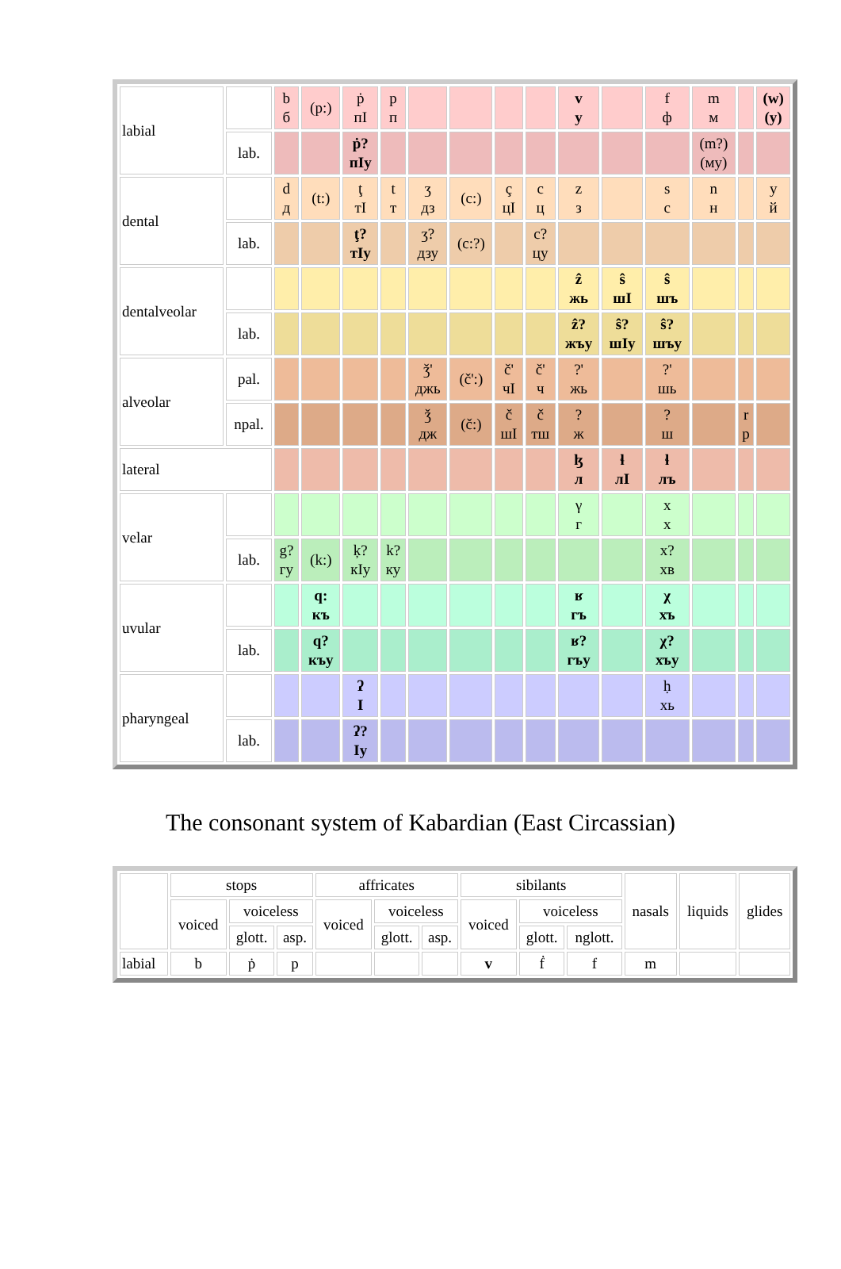| labial | | b б | (p:) | ṗ пI | p п | | | | | v у | | f ф | m м | | (w) (у) |
| | lab. | | | ṗ? пIу | | | | | | | | | (m?) (му) | | |
| dental | | d д | (t:) | ţ тI | t т | ʒ дз | (c:) | ç цI | c ц | z з | | s с | n н | | y й |
| | lab. | | | ţ? тIу | | ʒ? дзу | (c:?) | | c? цу | | | | | | |
| dentalveolar | | | | | | | | | | ẑ жь | ŝ шI | ŝ шъ | | | |
| | lab. | | | | | | | | | ẑ? жъу | ŝ? шIу | ŝ? шъу | | | |
| alveolar | pal. | | | | | ǯ' джь | (č':) | č' чI | č' ч | ?' жь | | ?' шь | | | |
| | npal. | | | | | ǯ дж | (č:) | č шI | č тш | ? ж | | ? ш | | r р | |
| lateral | | | | | | | | | | ɮ л | ɬ лI | ɬ лъ | | | |
| velar | | | | | | | | | | γ г | | x х | | | |
| | lab. | g? гу | (k:) | ķ? кIу | k? ку | | | | | | | x? хв | | | |
| uvular | | | q: къ | | | | | | | ʁ гъ | | χ хъ | | | |
| | lab. | | q? къу | | | | | | | ʁ? гъу | | χ? хъу | | | |
| pharyngeal | | | | ʔ I | | | | | | | | ḥ хь | | | |
| | lab. | | | ʔ? Iу | | | | | | | | | | | |
The consonant system of Kabardian (East Circassian)
| | stops | | | affricates | | | sibilants | | | nasals | liquids | glides |
| | voiced | voiceless | | voiced | voiceless | | voiced | voiceless | | | | |
| | | glott. | asp. | | glott. | asp. | | glott. | nglott. | | | |
| labial | b | ṗ | p | | | | v | ḟ | f | m | | |